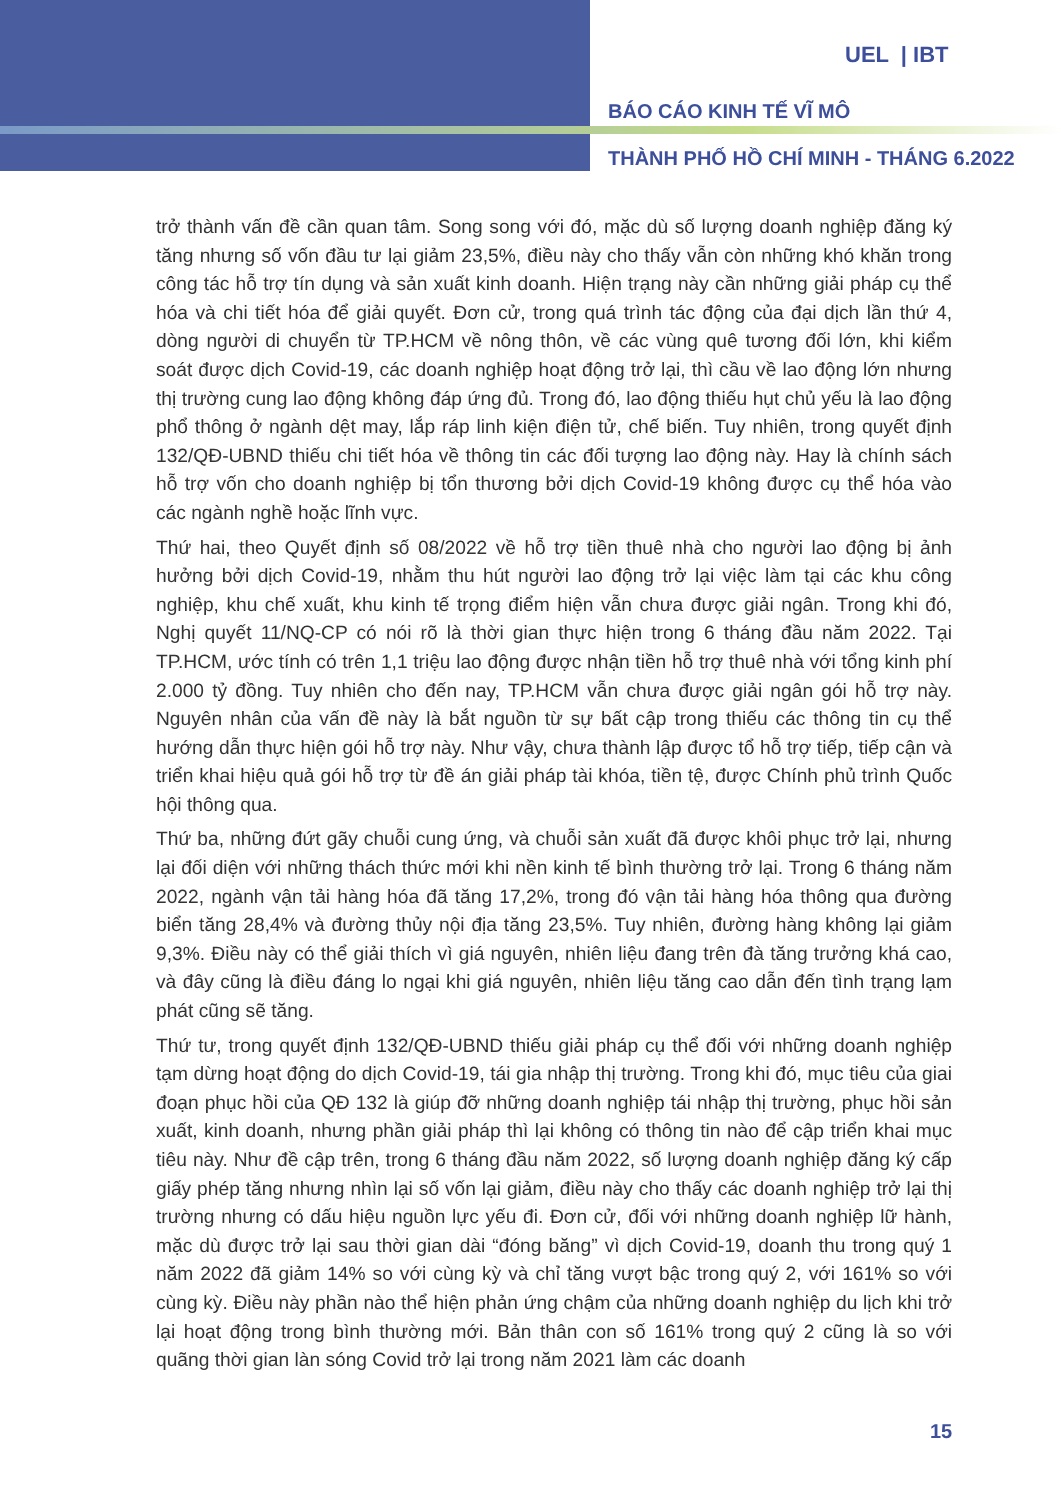UEL | IBT
BÁO CÁO KINH TẾ VĨ MÔ
THÀNH PHỐ HỒ CHÍ MINH - THÁNG 6.2022
trở thành vấn đề cần quan tâm. Song song với đó, mặc dù số lượng doanh nghiệp đăng ký tăng nhưng số vốn đầu tư lại giảm 23,5%, điều này cho thấy vẫn còn những khó khăn trong công tác hỗ trợ tín dụng và sản xuất kinh doanh. Hiện trạng này cần những giải pháp cụ thể hóa và chi tiết hóa để giải quyết. Đơn cử, trong quá trình tác động của đại dịch lần thứ 4, dòng người di chuyển từ TP.HCM về nông thôn, về các vùng quê tương đối lớn, khi kiểm soát được dịch Covid-19, các doanh nghiệp hoạt động trở lại, thì cầu về lao động lớn nhưng thị trường cung lao động không đáp ứng đủ. Trong đó, lao động thiếu hụt chủ yếu là lao động phổ thông ở ngành dệt may, lắp ráp linh kiện điện tử, chế biến. Tuy nhiên, trong quyết định 132/QĐ-UBND thiếu chi tiết hóa về thông tin các đối tượng lao động này. Hay là chính sách hỗ trợ vốn cho doanh nghiệp bị tổn thương bởi dịch Covid-19 không được cụ thể hóa vào các ngành nghề hoặc lĩnh vực.
Thứ hai, theo Quyết định số 08/2022 về hỗ trợ tiền thuê nhà cho người lao động bị ảnh hưởng bởi dịch Covid-19, nhằm thu hút người lao động trở lại việc làm tại các khu công nghiệp, khu chế xuất, khu kinh tế trọng điểm hiện vẫn chưa được giải ngân. Trong khi đó, Nghị quyết 11/NQ-CP có nói rõ là thời gian thực hiện trong 6 tháng đầu năm 2022. Tại TP.HCM, ước tính có trên 1,1 triệu lao động được nhận tiền hỗ trợ thuê nhà với tổng kinh phí 2.000 tỷ đồng. Tuy nhiên cho đến nay, TP.HCM vẫn chưa được giải ngân gói hỗ trợ này. Nguyên nhân của vấn đề này là bắt nguồn từ sự bất cập trong thiếu các thông tin cụ thể hướng dẫn thực hiện gói hỗ trợ này. Như vậy, chưa thành lập được tổ hỗ trợ tiếp, tiếp cận và triển khai hiệu quả gói hỗ trợ từ đề án giải pháp tài khóa, tiền tệ, được Chính phủ trình Quốc hội thông qua.
Thứ ba, những đứt gãy chuỗi cung ứng, và chuỗi sản xuất đã được khôi phục trở lại, nhưng lại đối diện với những thách thức mới khi nền kinh tế bình thường trở lại. Trong 6 tháng năm 2022, ngành vận tải hàng hóa đã tăng 17,2%, trong đó vận tải hàng hóa thông qua đường biển tăng 28,4% và đường thủy nội địa tăng 23,5%. Tuy nhiên, đường hàng không lại giảm 9,3%. Điều này có thể giải thích vì giá nguyên, nhiên liệu đang trên đà tăng trưởng khá cao, và đây cũng là điều đáng lo ngại khi giá nguyên, nhiên liệu tăng cao dẫn đến tình trạng lạm phát cũng sẽ tăng.
Thứ tư, trong quyết định 132/QĐ-UBND thiếu giải pháp cụ thể đối với những doanh nghiệp tạm dừng hoạt động do dịch Covid-19, tái gia nhập thị trường. Trong khi đó, mục tiêu của giai đoạn phục hồi của QĐ 132 là giúp đỡ những doanh nghiệp tái nhập thị trường, phục hồi sản xuất, kinh doanh, nhưng phần giải pháp thì lại không có thông tin nào để cập triển khai mục tiêu này. Như đề cập trên, trong 6 tháng đầu năm 2022, số lượng doanh nghiệp đăng ký cấp giấy phép tăng nhưng nhìn lại số vốn lại giảm, điều này cho thấy các doanh nghiệp trở lại thị trường nhưng có dấu hiệu nguồn lực yếu đi. Đơn cử, đối với những doanh nghiệp lữ hành, mặc dù được trở lại sau thời gian dài “đóng băng” vì dịch Covid-19, doanh thu trong quý 1 năm 2022 đã giảm 14% so với cùng kỳ và chỉ tăng vượt bậc trong quý 2, với 161% so với cùng kỳ. Điều này phần nào thể hiện phản ứng chậm của những doanh nghiệp du lịch khi trở lại hoạt động trong bình thường mới. Bản thân con số 161% trong quý 2 cũng là so với quãng thời gian làn sóng Covid trở lại trong năm 2021 làm các doanh
15